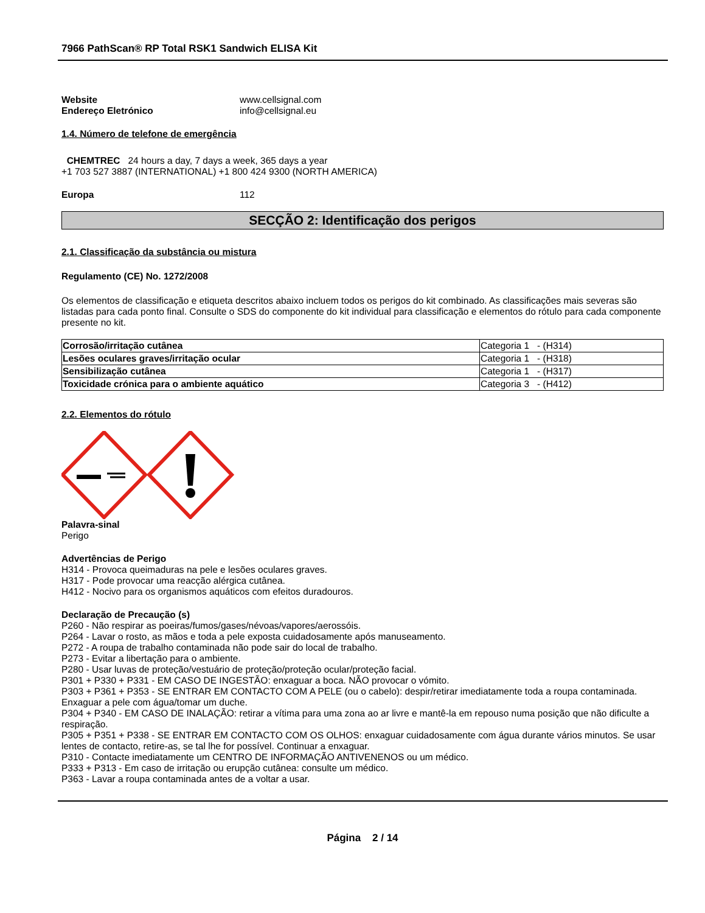7966 PathScan® RP Total RSK1 Sandwich ELISA Kit
Website www.cellsignal.com
Endereço Eletrónico info@cellsignal.eu
1.4. Número de telefone de emergência
CHEMTREC 24 hours a day, 7 days a week, 365 days a year
+1 703 527 3887 (INTERNATIONAL) +1 800 424 9300 (NORTH AMERICA)
Europa 112
SECÇÃO 2: Identificação dos perigos
2.1. Classificação da substância ou mistura
Regulamento (CE) No. 1272/2008
Os elementos de classificação e etiqueta descritos abaixo incluem todos os perigos do kit combinado. As classificações mais severas são listadas para cada ponto final. Consulte o SDS do componente do kit individual para classificação e elementos do rótulo para cada componente presente no kit.
| Corrosão/irritação cutânea | Categoria 1 - (H314) |
| Lesões oculares graves/irritação ocular | Categoria 1 - (H318) |
| Sensibilização cutânea | Categoria 1 - (H317) |
| Toxicidade crónica para o ambiente aquático | Categoria 3 - (H412) |
2.2. Elementos do rótulo
Palavra-sinal
Perigo
Advertências de Perigo
H314 - Provoca queimaduras na pele e lesões oculares graves.
H317 - Pode provocar uma reacção alérgica cutânea.
H412 - Nocivo para os organismos aquáticos com efeitos duradouros.
Declaração de Precaução (s)
P260 - Não respirar as poeiras/fumos/gases/névoas/vapores/aerossóis.
P264 - Lavar o rosto, as mãos e toda a pele exposta cuidadosamente após manuseamento.
P272 - A roupa de trabalho contaminada não pode sair do local de trabalho.
P273 - Evitar a libertação para o ambiente.
P280 - Usar luvas de proteção/vestuário de proteção/proteção ocular/proteção facial.
P301 + P330 + P331 - EM CASO DE INGESTÃO: enxaguar a boca. NÃO provocar o vómito.
P303 + P361 + P353 - SE ENTRAR EM CONTACTO COM A PELE (ou o cabelo): despir/retirar imediatamente toda a roupa contaminada. Enxaguar a pele com água/tomar um duche.
P304 + P340 - EM CASO DE INALAÇÃO: retirar a vítima para uma zona ao ar livre e mantê-la em repouso numa posição que não dificulte a respiração.
P305 + P351 + P338 - SE ENTRAR EM CONTACTO COM OS OLHOS: enxaguar cuidadosamente com água durante vários minutos. Se usar lentes de contacto, retire-as, se tal lhe for possível. Continuar a enxaguar.
P310 - Contacte imediatamente um CENTRO DE INFORMAÇÃO ANTIVENENOS ou um médico.
P333 + P313 - Em caso de irritação ou erupção cutânea: consulte um médico.
P363 - Lavar a roupa contaminada antes de a voltar a usar.
Página 2 / 14